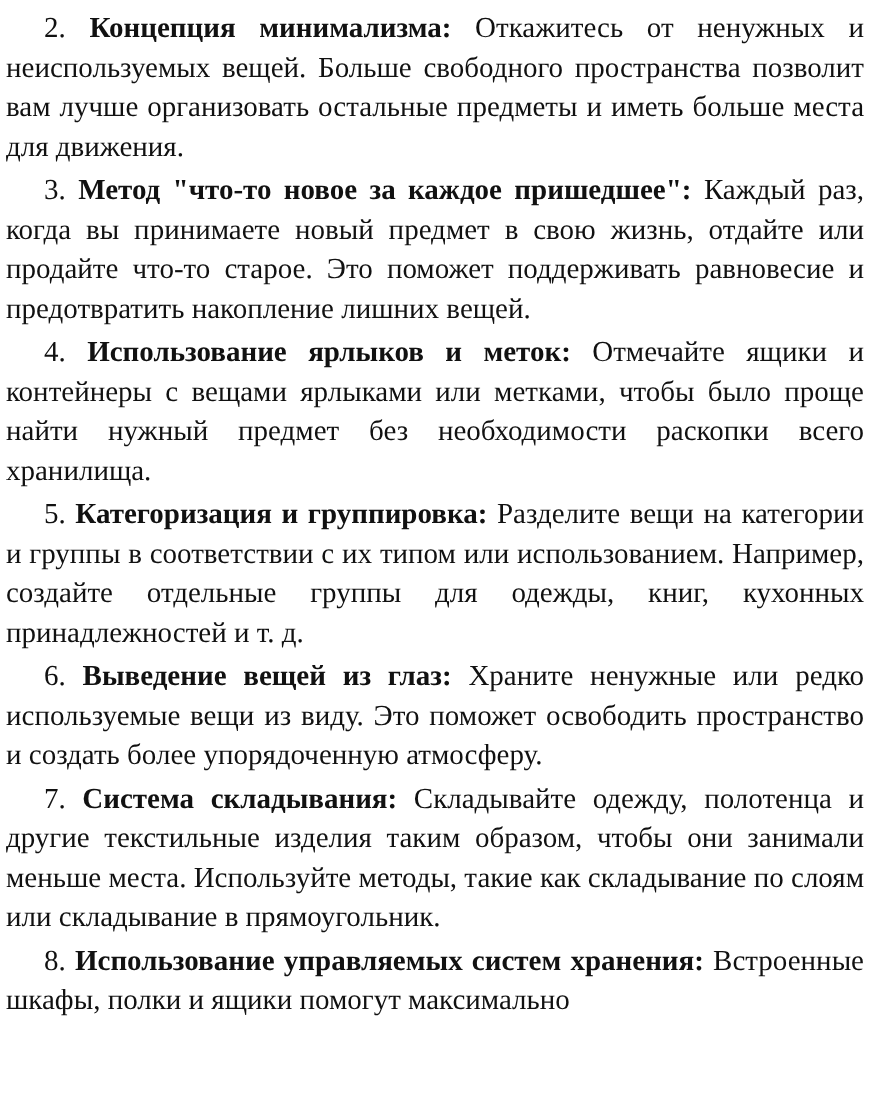2. Концепция минимализма: Откажитесь от ненужных и неиспользуемых вещей. Больше свободного пространства позволит вам лучше организовать остальные предметы и иметь больше места для движения.
3. Метод "что-то новое за каждое пришедшее": Каждый раз, когда вы принимаете новый предмет в свою жизнь, отдайте или продайте что-то старое. Это поможет поддерживать равновесие и предотвратить накопление лишних вещей.
4. Использование ярлыков и меток: Отмечайте ящики и контейнеры с вещами ярлыками или метками, чтобы было проще найти нужный предмет без необходимости раскопки всего хранилища.
5. Категоризация и группировка: Разделите вещи на категории и группы в соответствии с их типом или использованием. Например, создайте отдельные группы для одежды, книг, кухонных принадлежностей и т. д.
6. Выведение вещей из глаз: Храните ненужные или редко используемые вещи из виду. Это поможет освободить пространство и создать более упорядоченную атмосферу.
7. Система складывания: Складывайте одежду, полотенца и другие текстильные изделия таким образом, чтобы они занимали меньше места. Используйте методы, такие как складывание по слоям или складывание в прямоугольник.
8. Использование управляемых систем хранения: Встроенные шкафы, полки и ящики помогут максимально